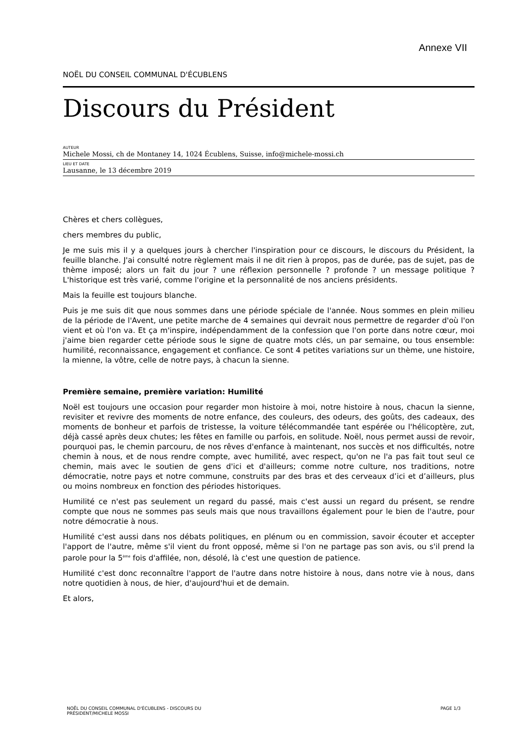Annexe VII
NOËL DU CONSEIL COMMUNAL D'ÉCUBLENS
Discours du Président
AUTEUR
Michele Mossi, ch de Montaney 14, 1024 Écublens, Suisse, info@michele-mossi.ch
LIEU ET DATE
Lausanne, le 13 décembre 2019
Chères et chers collègues,
chers membres du public,
Je me suis mis il y a quelques jours à chercher l'inspiration pour ce discours, le discours du Président, la feuille blanche. J'ai consulté notre règlement mais il ne dit rien à propos, pas de durée, pas de sujet, pas de thème imposé; alors un fait du jour ? une réflexion personnelle ? profonde ? un message politique ? L'historique est très varié, comme l'origine et la personnalité de nos anciens présidents.
Mais la feuille est toujours blanche.
Puis je me suis dit que nous sommes dans une période spéciale de l'année. Nous sommes en plein milieu de la période de l'Avent, une petite marche de 4 semaines qui devrait nous permettre de regarder d'où l'on vient et où l'on va. Et ça m'inspire, indépendamment de la confession que l'on porte dans notre cœur, moi j'aime bien regarder cette période sous le signe de quatre mots clés, un par semaine, ou tous ensemble: humilité, reconnaissance, engagement et confiance. Ce sont 4 petites variations sur un thème, une histoire, la mienne, la vôtre, celle de notre pays, à chacun la sienne.
Première semaine, première variation: Humilité
Noël est toujours une occasion pour regarder mon histoire à moi, notre histoire à nous, chacun la sienne, revisiter et revivre des moments de notre enfance, des couleurs, des odeurs, des goûts, des cadeaux, des moments de bonheur et parfois de tristesse, la voiture télécommandée tant espérée ou l'hélicoptère, zut, déjà cassé après deux chutes; les fêtes en famille ou parfois, en solitude. Noël, nous permet aussi de revoir, pourquoi pas, le chemin parcouru, de nos rêves d'enfance à maintenant, nos succès et nos difficultés, notre chemin à nous, et de nous rendre compte, avec humilité, avec respect, qu'on ne l'a pas fait tout seul ce chemin, mais avec le soutien de gens d'ici et d'ailleurs; comme notre culture, nos traditions, notre démocratie, notre pays et notre commune, construits par des bras et des cerveaux d’ici et d’ailleurs, plus ou moins nombreux en fonction des périodes historiques.
Humilité ce n'est pas seulement un regard du passé, mais c'est aussi un regard du présent, se rendre compte que nous ne sommes pas seuls mais que nous travaillons également pour le bien de l'autre, pour notre démocratie à nous.
Humilité c'est aussi dans nos débats politiques, en plénum ou en commission, savoir écouter et accepter l'apport de l'autre, même s'il vient du front opposé, même si l'on ne partage pas son avis, ou s'il prend la parole pour la 5<sup>ème</sup> fois d'affilée, non, désolé, là c'est une question de patience.
Humilité c'est donc reconnaître l'apport de l'autre dans notre histoire à nous, dans notre vie à nous, dans notre quotidien à nous, de hier, d'aujourd'hui et de demain.
Et alors,
NOËL DU CONSEIL COMMUNAL D'ÉCUBLENS - DISCOURS DU
PRÉSIDENT/MICHELE MOSSI
PAGE 1/3